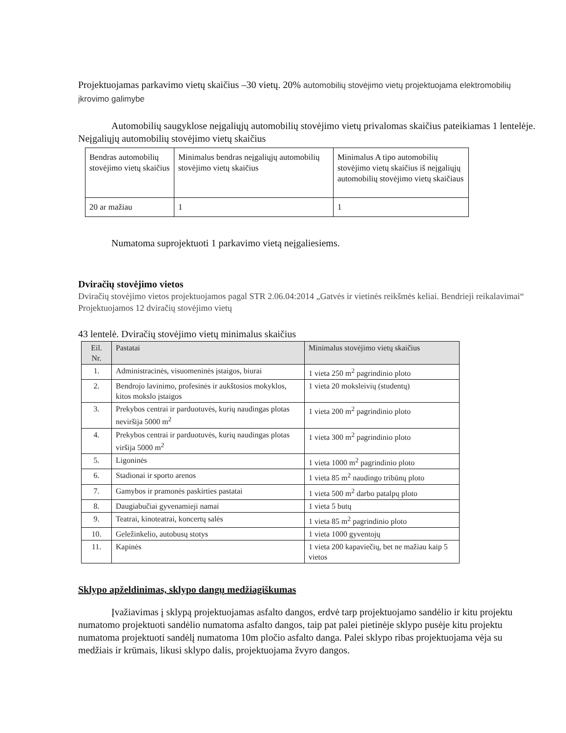Projektuojamas parkavimo vietų skaičius –30 vietų. 20% automobilių stovėjimo vietų projektuojama elektromobilių įkrovimo galimybe
Automobilių saugyklose neįgaliųjų automobilių stovėjimo vietų privalomas skaičius pateikiamas 1 lentelėje.
Neįgaliųjų automobilių stovėjimo vietų skaičius
| Bendras automobilių stovėjimo vietų skaičius | Minimalus bendras neįgaliųjų automobilių stovėjimo vietų skaičius | Minimalus A tipo automobilių stovėjimo vietų skaičius iš neįgaliųjų automobilių stovėjimo vietų skaičiaus |
| --- | --- | --- |
| 20 ar mažiau | 1 | 1 |
Numatoma suprojektuoti 1 parkavimo vietą neįgaliesiems.
Dviračių stovėjimo vietos
Dviračių stovėjimo vietos projektuojamos pagal STR 2.06.04:2014 „Gatvės ir vietinės reikšmės keliai. Bendrieji reikalavimai“
Projektuojamos 12 dviračių stovėjimo vietų
43 lentelė. Dviračių stovėjimo vietų minimalus skaičius
| Eil. Nr. | Pastatai | Minimalus stovėjimo vietų skaičius |
| --- | --- | --- |
| 1. | Administracinės, visuomeninės įstaigos, biurai | 1 vieta 250 m<sup>2</sup> pagrindinio ploto |
| 2. | Bendrojo lavinimo, profesinės ir aukštosios mokyklos, kitos mokslo įstaigos | 1 vieta 20 moksleivių (studentų) |
| 3. | Prekybos centrai ir parduotuvės, kurių naudingas plotas neviršija 5000 m<sup>2</sup> | 1 vieta 200 m<sup>2</sup> pagrindinio ploto |
| 4. | Prekybos centrai ir parduotuvės, kurių naudingas plotas viršija 5000 m<sup>2</sup> | 1 vieta 300 m<sup>2</sup> pagrindinio ploto |
| 5. | Ligoninės | 1 vieta 1000 m<sup>2</sup> pagrindinio ploto |
| 6. | Stadionai ir sporto arenos | 1 vieta 85 m<sup>2</sup> naudingo tribūnų ploto |
| 7. | Gamybos ir pramonės paskirties pastatai | 1 vieta 500 m<sup>2</sup> darbo patalpų ploto |
| 8. | Daugiabučiai gyvenamieji namai | 1 vieta 5 butų |
| 9. | Teatrai, kinoteatrai, koncertų salės | 1 vieta 85 m<sup>2</sup> pagrindinio ploto |
| 10. | Geležinkelio, autobusų stotys | 1 vieta 1000 gyventojų |
| 11. | Kapinės | 1 vieta 200 kapaviečių, bet ne mažiau kaip 5 vietos |
Sklypo apželdinimas, sklypo dangų medžiagiškumas
Įvažiavimas į sklypą projektuojamas asfalto dangos, erdvė tarp projektuojamo sandėlio ir kitu projektu numatomo projektuoti sandėlio numatoma asfalto dangos, taip pat palei pietinėje sklypo pusėje kitu projektu numatoma projektuoti sandėlį numatoma 10m pločio asfalto danga. Palei sklypo ribas projektuojama vėja su medžiais ir krūmais, likusi sklypo dalis, projektuojama žvyro dangos.